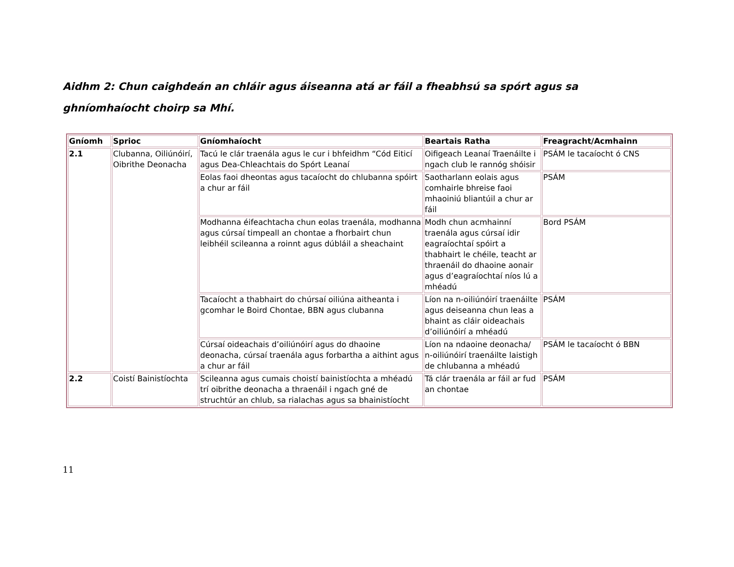Aidhm 2: Chun caighdeán an chláir agus áiseanna atá ar fáil a fheabhsú sa spórt agus sa ghníomhaíocht choirp sa Mhí.
| Gníomh | Sprioc | Gníomhaíocht | Beartais Ratha | Freagracht/Acmhainn |
| --- | --- | --- | --- | --- |
| 2.1 | Clubanna, Oiliúnóirí, Oibrithe Deonacha | Tacú le clár traenála agus le cur i bhfeidhm “Cód Eiticí agus Dea-Chleachtais do Spórt Leanaí | Oifigeach Leanaí Traenáilte i ngach club le rannóg shóisir | PSÁM le tacaíocht ó CNS |
| | | Eolas faoi dheontas agus tacaíocht do chlubanna spóirt a chur ar fáil | Saotharlann eolais agus comhairle bhreise faoi mhaoiniú bliantúil a chur ar fáil | PSÁM |
| | | Modhanna éifeachtacha chun eolas traenála, modhanna agus cúrsaí timpeall an chontae a fhorbairt chun leibhéil scileanna a roinnt agus dúbláil a sheachaint | Modh chun acmhainní traenála agus cúrsaí idir eagraíochtaí spóirt a thabhairt le chéile, teacht ar thraenáil do dhaoine aonair agus d’eagraíochtaí níos lú a mhéadú | Bord PSÁM |
| | | Tacaíocht a thabhairt do chúrsaí oiliúna aitheanta i gcomhar le Boird Chontae, BBN agus clubanna | Líon na n-oiliúnóirí traenáilte agus deiseanna chun leas a bhaint as cláir oideachais d’oiliúnóirí a mhéadú | PSÁM |
| | | Cúrsaí oideachais d’oiliúnóirí agus do dhaoine deonacha, cúrsaí traenála agus forbartha a aithint agus a chur ar fáil | Líon na ndaoine deonacha/ n-oiliúnóirí traenáilte laistigh de chlubanna a mhéadú | PSÁM le tacaíocht ó BBN |
| 2.2 | Coistí Bainistíochta | Scileanna agus cumais choistí bainistíochta a mhéadú trí oibrithe deonacha a thraenáil i ngach gné de struchtúr an chlub, sa rialachas agus sa bhainistíocht | Tá clár traenála ar fáil ar fud an chontae | PSÁM |
11